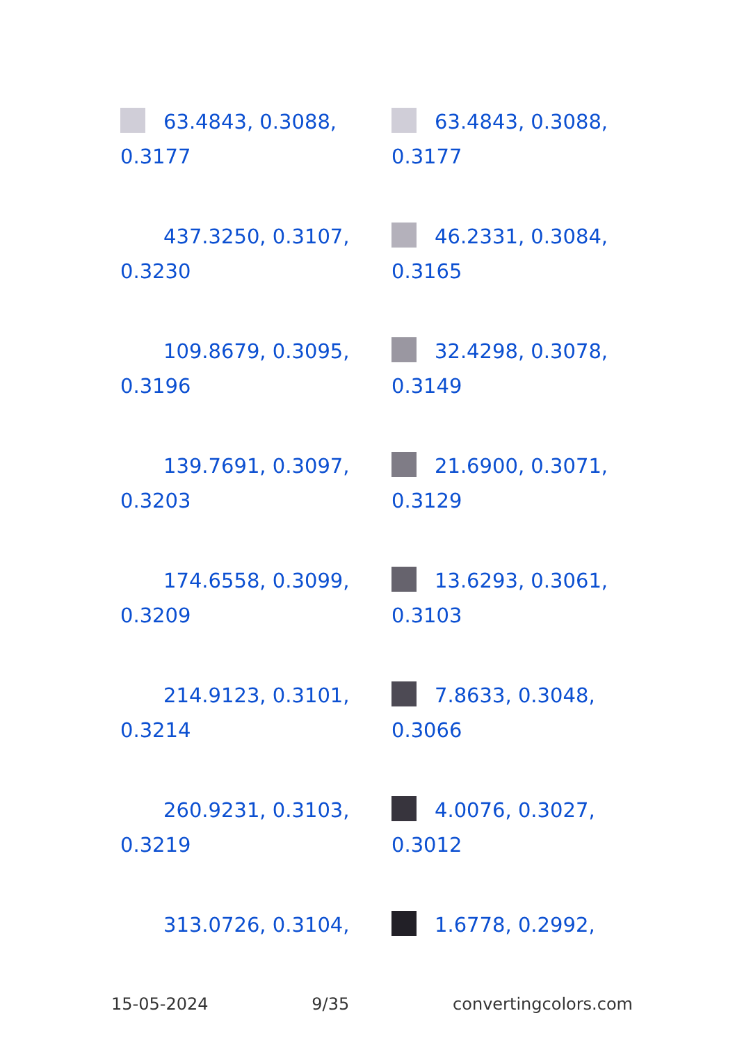63.4843, 0.3088,
0.3177
63.4843, 0.3088,
0.3177
437.3250, 0.3107,
0.3230
46.2331, 0.3084,
0.3165
109.8679, 0.3095,
0.3196
32.4298, 0.3078,
0.3149
139.7691, 0.3097,
0.3203
21.6900, 0.3071,
0.3129
174.6558, 0.3099,
0.3209
13.6293, 0.3061,
0.3103
214.9123, 0.3101,
0.3214
7.8633, 0.3048,
0.3066
260.9231, 0.3103,
0.3219
4.0076, 0.3027,
0.3012
313.0726, 0.3104,
1.6778, 0.2992,
15-05-2024 9/35 convertingcolors.com